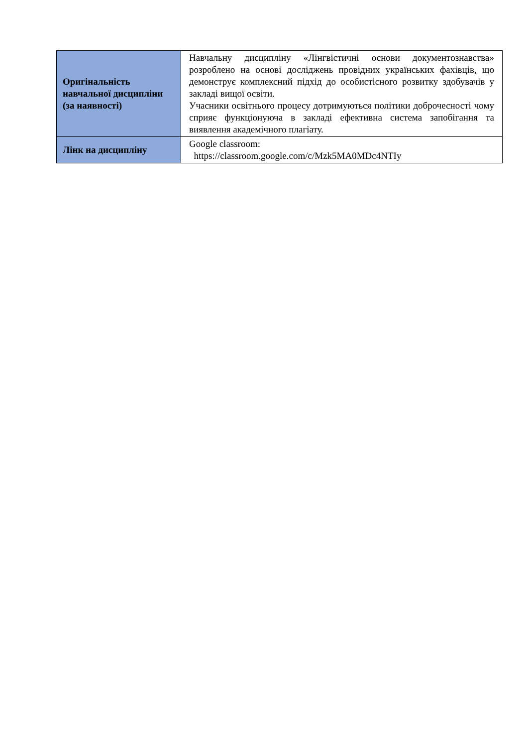| Оригінальність навчальної дисципліни (за наявності) | Навчальну дисципліну «Лінгвістичні основи документознавства» розроблено на основі досліджень провідних українських фахівців, що демонструє комплексний підхід до особистісного розвитку здобувачів у закладі вищої освіти. Учасники освітнього процесу дотримуються політики доброчесності чому сприяє функціонуюча в закладі ефективна система запобігання та виявлення академічного плагіату. |
| Лінк на дисципліну | Google classroom: https://classroom.google.com/c/Mzk5MA0MDc4NTIy |